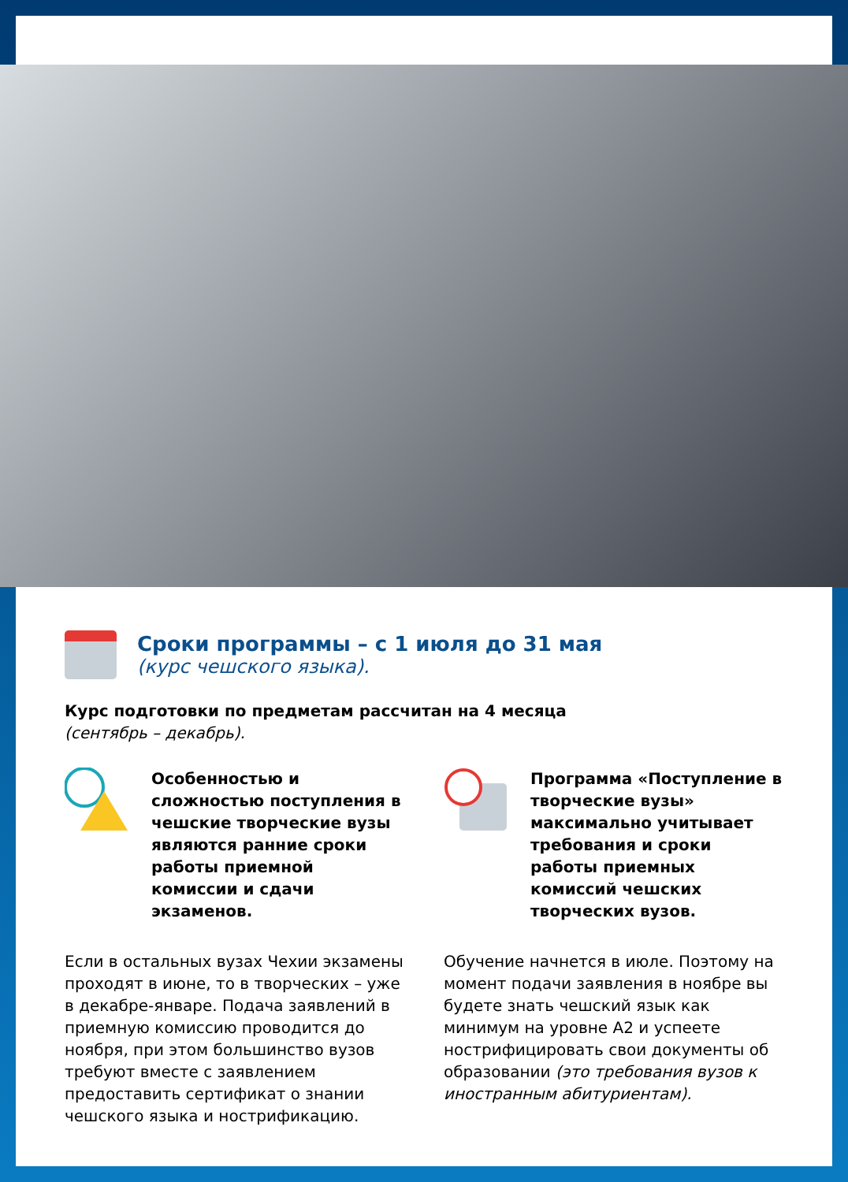Сроки программы – с 1 июля до 31 мая
(курс чешского языка).
Курс подготовки по предметам рассчитан на 4 месяца
(сентябрь – декабрь).
Особенностью и сложностью поступления в чешские творческие вузы являются ранние сроки работы приемной комиссии и сдачи экзаменов.
Если в остальных вузах Чехии экзамены проходят в июне, то в творческих – уже в декабре-январе. Подача заявлений в приемную комиссию проводится до ноября, при этом большинство вузов требуют вместе с заявлением предоставить сертификат о знании чешского языка и нострификацию.
Программа «Поступление в творческие вузы» максимально учитывает требования и сроки работы приемных комиссий чешских творческих вузов.
Обучение начнется в июле. Поэтому на момент подачи заявления в ноябре вы будете знать чешский язык как минимум на уровне А2 и успеете нострифицировать свои документы об образовании (это требования вузов к иностранным абитуриентам).